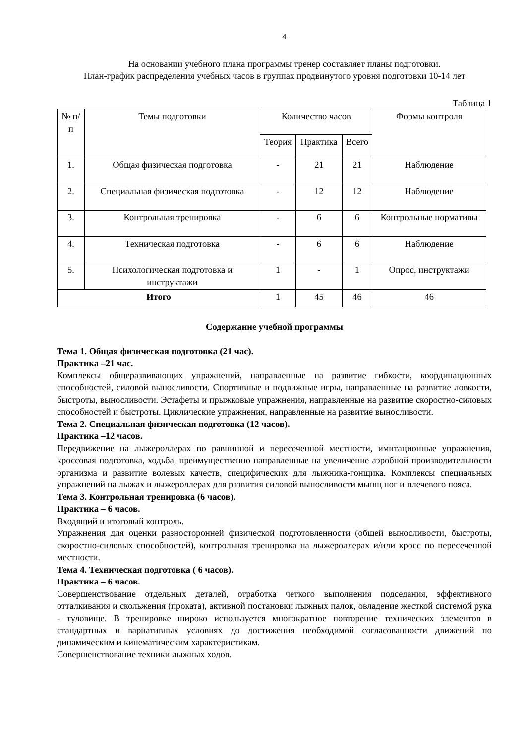4
На основании учебного плана программы тренер составляет планы подготовки.
План-график распределения учебных часов в группах продвинутого уровня подготовки 10-14 лет
Таблица 1
| № п/п | Темы подготовки | Количество часов | | | Формы контроля |
| --- | --- | --- | --- | --- | --- |
| | | Теория | Практика | Всего | |
| 1. | Общая физическая подготовка | - | 21 | 21 | Наблюдение |
| 2. | Специальная физическая подготовка | - | 12 | 12 | Наблюдение |
| 3. | Контрольная тренировка | - | 6 | 6 | Контрольные нормативы |
| 4. | Техническая подготовка | - | 6 | 6 | Наблюдение |
| 5. | Психологическая подготовка и инструктажи | 1 | - | 1 | Опрос, инструктажи |
| Итого | | 1 | 45 | 46 | 46 |
Содержание учебной программы
Тема 1. Общая физическая подготовка (21 час).
Практика –21 час.
Комплексы общеразвивающих упражнений, направленные на развитие гибкости, координационных способностей, силовой выносливости. Спортивные и подвижные игры, направленные на развитие ловкости, быстроты, выносливости. Эстафеты и прыжковые упражнения, направленные на развитие скоростно-силовых способностей и быстроты. Циклические упражнения, направленные на развитие выносливости.
Тема 2. Специальная физическая подготовка (12 часов).
Практика –12 часов.
Передвижение на лыжероллерах по равнинной и пересеченной местности, имитационные упражнения, кроссовая подготовка, ходьба, преимущественно направленные на увеличение аэробной производительности организма и развитие волевых качеств, специфических для лыжника-гонщика. Комплексы специальных упражнений на лыжах и лыжероллерах для развития силовой выносливости мышц ног и плечевого пояса.
Тема 3. Контрольная тренировка (6 часов).
Практика – 6 часов.
Входящий и итоговый контроль.
Упражнения для оценки разносторонней физической подготовленности (общей выносливости, быстроты, скоростно-силовых способностей), контрольная тренировка на лыжероллерах и/или кросс по пересеченной местности.
Тема 4. Техническая подготовка ( 6 часов).
Практика – 6 часов.
Совершенствование отдельных деталей, отработка четкого выполнения подседания, эффективного отталкивания и скольжения (проката), активной постановки лыжных палок, овладение жесткой системой рука - туловище. В тренировке широко используется многократное повторение технических элементов в стандартных и вариативных условиях до достижения необходимой согласованности движений по динамическим и кинематическим характеристикам.
Совершенствование техники лыжных ходов.